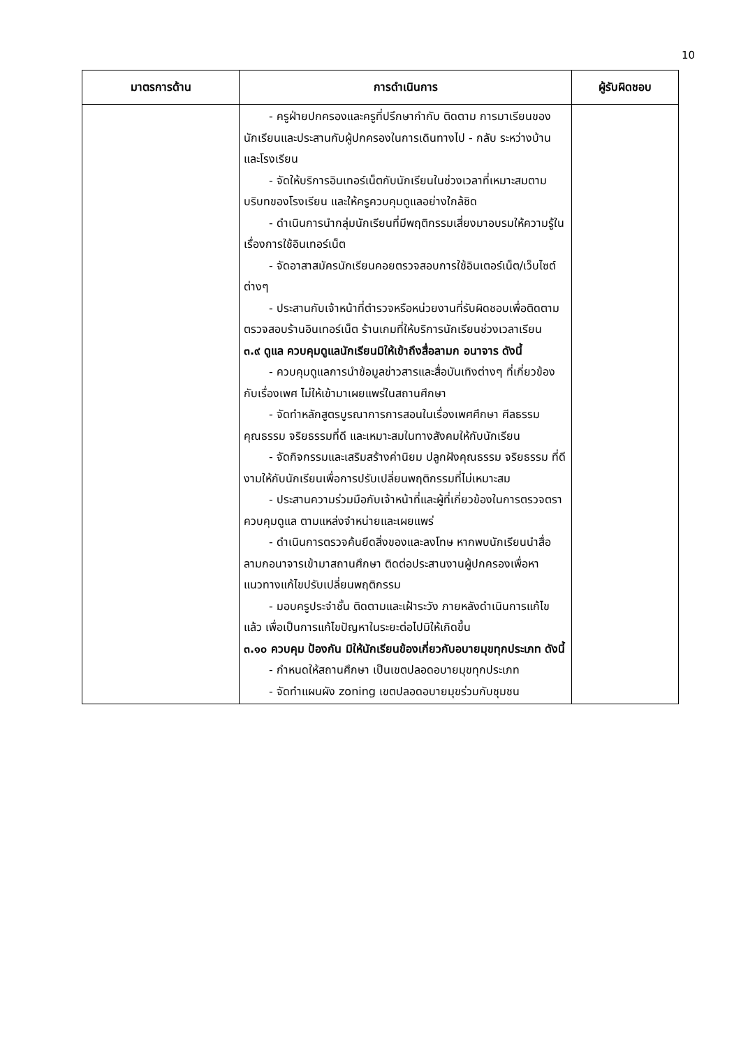10
| มาตรการด้าน | การดำเนินการ | ผู้รับผิดชอบ |
| --- | --- | --- |
| | - ครูฝ่ายปกครองและครูที่ปรึกษากำกับ ติดตาม การมาเรียนของนักเรียนและประสานกับผู้ปกครองในการเดินทางไป - กลับ ระหว่างบ้านและโรงเรียน - จัดให้บริการอินเทอร์เน็ตกับนักเรียนในช่วงเวลาที่เหมาะสมตามบริบทของโรงเรียน และให้ครูควบคุมดูแลอย่างใกล้ชิด - ดำเนินการนำกลุ่มนักเรียนที่มีพฤติกรรมเสี่ยงมาอบรมให้ความรู้ในเรื่องการใช้อินเทอร์เน็ต - จัดอาสาสมัครนักเรียนคอยตรวจสอบการใช้อินเตอร์เน็ต/เว็บไซต์ต่างๆ - ประสานกับเจ้าหน้าที่ตำรวจหรือหน่วยงานที่รับผิดชอบเพื่อติดตามตรวจสอบร้านอินเทอร์เน็ต ร้านเกมที่ให้บริการนักเรียนช่วงเวลาเรียน ๓.๙ ดูแล ควบคุมดูแลนักเรียนมิให้เข้าถึงสื่อลามก อนาจาร ดังนี้ - ควบคุมดูแลการนำข้อมูลข่าวสารและสื่อบันเทิงต่างๆ ที่เกี่ยวข้องกับเรื่องเพศ ไม่ให้เข้ามาเผยแพร่ในสถานศึกษา - จัดทำหลักสูตรบูรณาการการสอนในเรื่องเพศศึกษา ศีลธรรม คุณธรรม จริยธรรมที่ดี และเหมาะสมในทางสังคมให้กับนักเรียน - จัดกิจกรรมและเสริมสร้างค่านิยม ปลูกฝังคุณธรรม จริยธรรม ที่ดีงามให้กับนักเรียนเพื่อการปรับเปลี่ยนพฤติกรรมที่ไม่เหมาะสม - ประสานความร่วมมือกับเจ้าหน้าที่และผู้ที่เกี่ยวข้องในการตรวจตรา ควบคุมดูแล ตามแหล่งจำหน่ายและเผยแพร่ - ดำเนินการตรวจค้นยึดสิ่งของและลงโทษ หากพบนักเรียนนำสื่อลามกอนาจารเข้ามาสถานศึกษา ติดต่อประสานงานผู้ปกครองเพื่อหาแนวทางแก้ไขปรับเปลี่ยนพฤติกรรม - มอบครูประจำชั้น ติดตามและเฝ้าระวัง ภายหลังดำเนินการแก้ไขแล้ว เพื่อเป็นการแก้ไขปัญหาในระยะต่อไปมิให้เกิดขึ้น ๓.๑๐ ควบคุม ป้องกัน มิให้นักเรียนข้องเกี่ยวกับอบายมุขทุกประเภท ดังนี้ - กำหนดให้สถานศึกษา เป็นเขตปลอดอบายมุขทุกประเภท - จัดทำแผนผัง zoning เขตปลอดอบายมุขร่วมกับชุมชน | |